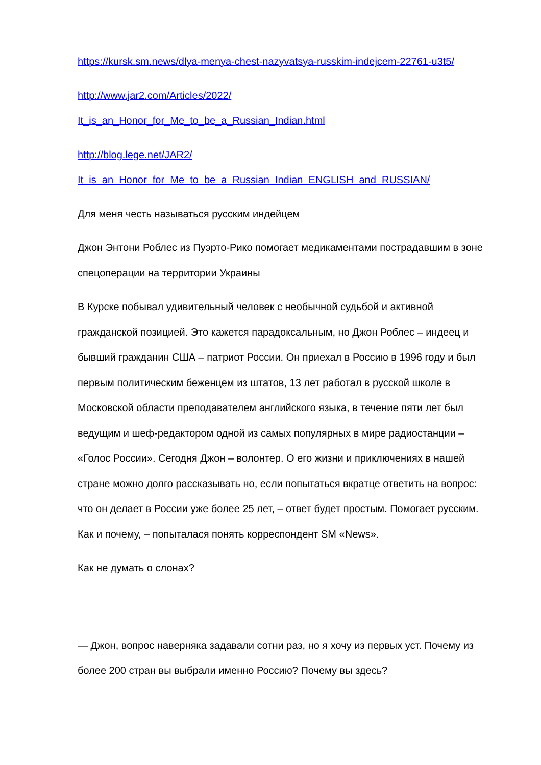https://kursk.sm.news/dlya-menya-chest-nazyvatsya-russkim-indejcem-22761-u3t5/
http://www.jar2.com/Articles/2022/
It_is_an_Honor_for_Me_to_be_a_Russian_Indian.html
http://blog.lege.net/JAR2/
It_is_an_Honor_for_Me_to_be_a_Russian_Indian_ENGLISH_and_RUSSIAN/
Для меня честь называться русским индейцем
Джон Энтони Роблес из Пуэрто-Рико помогает медикаментами пострадавшим в зоне спецоперации на территории Украины
В Курске побывал удивительный человек с необычной судьбой и активной гражданской позицией. Это кажется парадоксальным, но Джон Роблес – индеец и бывший гражданин США – патриот России. Он приехал в Россию в 1996 году и был первым политическим беженцем из штатов, 13 лет работал в русской школе в Московской области преподавателем английского языка, в течение пяти лет был ведущим и шеф-редактором одной из самых популярных в мире радиостанции – «Голос России». Сегодня Джон – волонтер. О его жизни и приключениях в нашей стране можно долго рассказывать но, если попытаться вкратце ответить на вопрос: что он делает в России уже более 25 лет, – ответ будет простым. Помогает русским. Как и почему, – попыталася понять корреспондент SM «News».
Как не думать о слонах?
— Джон, вопрос наверняка задавали сотни раз, но я хочу из первых уст. Почему из более 200 стран вы выбрали именно Россию? Почему вы здесь?